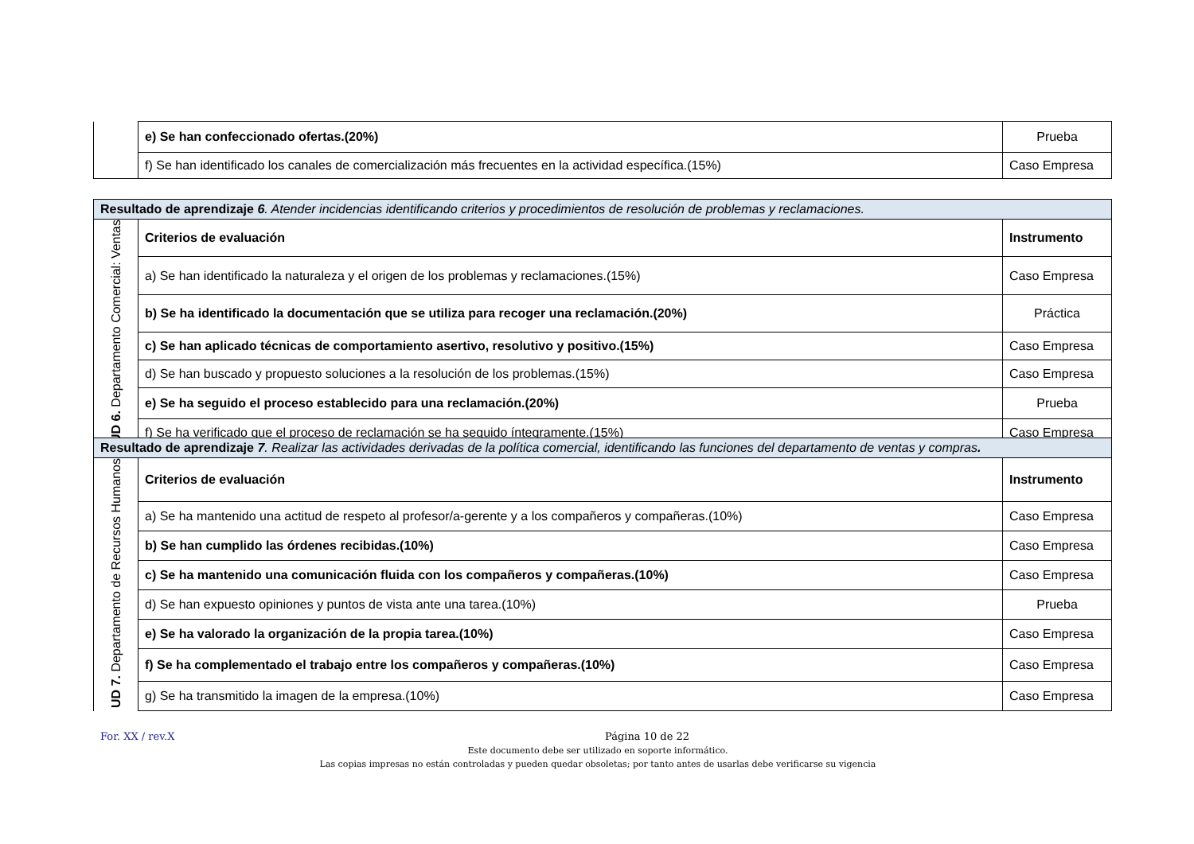| | e) Se han confeccionado ofertas.(20%) | Prueba |
| | f) Se han identificado los canales de comercialización más frecuentes en la actividad específica.(15%) | Caso Empresa |
| Resultado de aprendizaje 6 . Atender incidencias identificando criterios y procedimientos de resolución de problemas y reclamaciones. | | |
| UD 6. Departamento Comercial: Ventas | Criterios de evaluación | Instrumento |
| | a) Se han identificado la naturaleza y el origen de los problemas y reclamaciones.(15%) | Caso Empresa |
| | b) Se ha identificado la documentación que se utiliza para recoger una reclamación.(20%) | Práctica |
| | c) Se han aplicado técnicas de comportamiento asertivo, resolutivo y positivo.(15%) | Caso Empresa |
| | d) Se han buscado y propuesto soluciones a la resolución de los problemas.(15%) | Caso Empresa |
| | e) Se ha seguido el proceso establecido para una reclamación.(20%) | Prueba |
| | f) Se ha verificado que el proceso de reclamación se ha seguido íntegramente.(15%) | Caso Empresa |
| Resultado de aprendizaje 7 . Realizar las actividades derivadas de la política comercial, identificando las funciones del departamento de ventas y compras . | | |
| UD 7. Departamento de Recursos Humanos | Criterios de evaluación | Instrumento |
| | a) Se ha mantenido una actitud de respeto al profesor/a-gerente y a los compañeros y compañeras.(10%) | Caso Empresa |
| | b) Se han cumplido las órdenes recibidas.(10%) | Caso Empresa |
| | c) Se ha mantenido una comunicación fluida con los compañeros y compañeras.(10%) | Caso Empresa |
| | d) Se han expuesto opiniones y puntos de vista ante una tarea.(10%) | Prueba |
| | e) Se ha valorado la organización de la propia tarea.(10%) | Caso Empresa |
| | f) Se ha complementado el trabajo entre los compañeros y compañeras.(10%) | Caso Empresa |
| | g) Se ha transmitido la imagen de la empresa.(10%) | Caso Empresa |
For. XX / rev.X Página 10 de 22
Este documento debe ser utilizado en soporte informático.
Las copias impresas no están controladas y pueden quedar obsoletas; por tanto antes de usarlas debe verificarse su vigencia